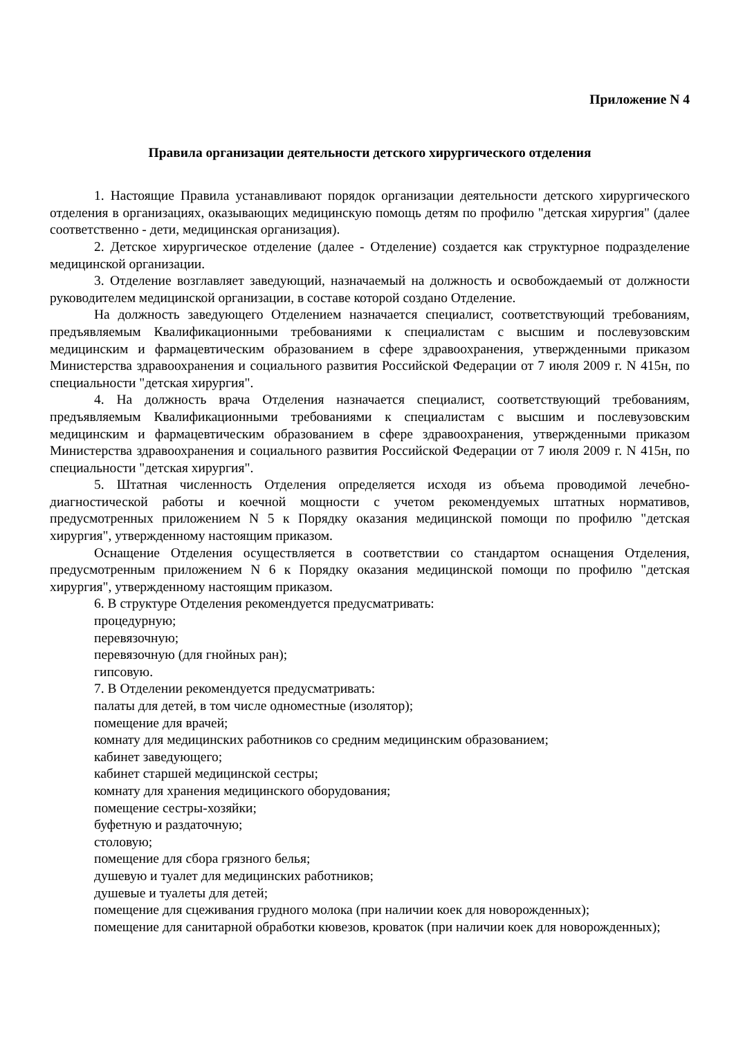Приложение N 4
Правила организации деятельности детского хирургического отделения
1. Настоящие Правила устанавливают порядок организации деятельности детского хирургического отделения в организациях, оказывающих медицинскую помощь детям по профилю "детская хирургия" (далее соответственно - дети, медицинская организация).
2. Детское хирургическое отделение (далее - Отделение) создается как структурное подразделение медицинской организации.
3. Отделение возглавляет заведующий, назначаемый на должность и освобождаемый от должности руководителем медицинской организации, в составе которой создано Отделение.
На должность заведующего Отделением назначается специалист, соответствующий требованиям, предъявляемым Квалификационными требованиями к специалистам с высшим и послевузовским медицинским и фармацевтическим образованием в сфере здравоохранения, утвержденными приказом Министерства здравоохранения и социального развития Российской Федерации от 7 июля 2009 г. N 415н, по специальности "детская хирургия".
4. На должность врача Отделения назначается специалист, соответствующий требованиям, предъявляемым Квалификационными требованиями к специалистам с высшим и послевузовским медицинским и фармацевтическим образованием в сфере здравоохранения, утвержденными приказом Министерства здравоохранения и социального развития Российской Федерации от 7 июля 2009 г. N 415н, по специальности "детская хирургия".
5. Штатная численность Отделения определяется исходя из объема проводимой лечебно-диагностической работы и коечной мощности с учетом рекомендуемых штатных нормативов, предусмотренных приложением N 5 к Порядку оказания медицинской помощи по профилю "детская хирургия", утвержденному настоящим приказом.
Оснащение Отделения осуществляется в соответствии со стандартом оснащения Отделения, предусмотренным приложением N 6 к Порядку оказания медицинской помощи по профилю "детская хирургия", утвержденному настоящим приказом.
6. В структуре Отделения рекомендуется предусматривать:
процедурную;
перевязочную;
перевязочную (для гнойных ран);
гипсовую.
7. В Отделении рекомендуется предусматривать:
палаты для детей, в том числе одноместные (изолятор);
помещение для врачей;
комнату для медицинских работников со средним медицинским образованием;
кабинет заведующего;
кабинет старшей медицинской сестры;
комнату для хранения медицинского оборудования;
помещение сестры-хозяйки;
буфетную и раздаточную;
столовую;
помещение для сбора грязного белья;
душевую и туалет для медицинских работников;
душевые и туалеты для детей;
помещение для сцеживания грудного молока (при наличии коек для новорожденных);
помещение для санитарной обработки кювезов, кроваток (при наличии коек для новорожденных);